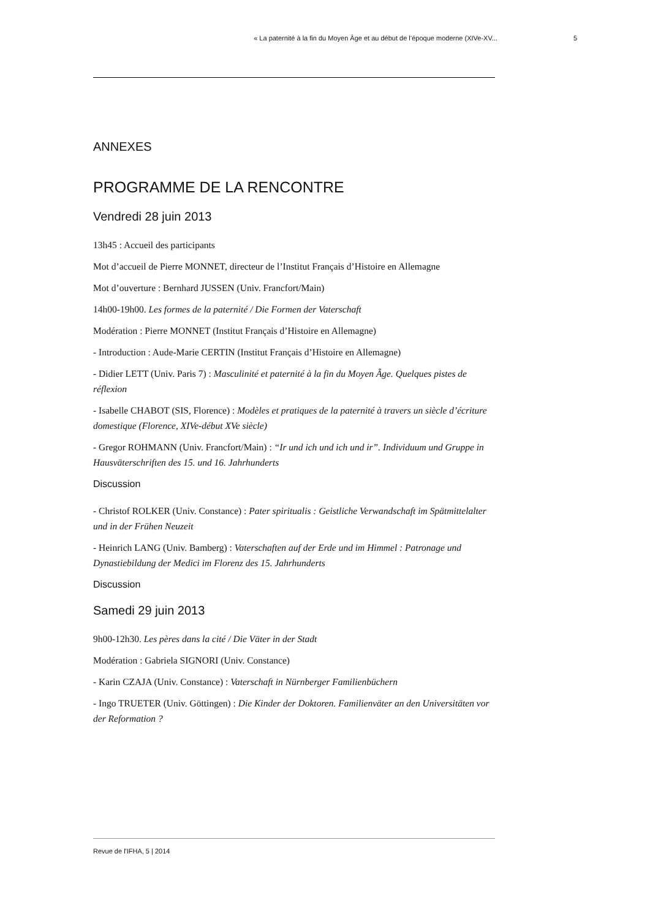« La paternité à la fin du Moyen Âge et au début de l’époque moderne (XIVe-XV... 5
ANNEXES
PROGRAMME DE LA RENCONTRE
Vendredi 28 juin 2013
13h45 : Accueil des participants
Mot d’accueil de Pierre MONNET, directeur de l’Institut Français d’Histoire en Allemagne
Mot d’ouverture : Bernhard JUSSEN (Univ. Francfort/Main)
14h00-19h00. Les formes de la paternité / Die Formen der Vaterschaft
Modération : Pierre MONNET (Institut Français d’Histoire en Allemagne)
- Introduction : Aude-Marie CERTIN (Institut Français d’Histoire en Allemagne)
- Didier LETT (Univ. Paris 7) : Masculinité et paternité à la fin du Moyen Âge. Quelques pistes de réflexion
- Isabelle CHABOT (SIS, Florence) : Modèles et pratiques de la paternité à travers un siècle d’écriture domestique (Florence, XIVe-début XVe siècle)
- Gregor ROHMANN (Univ. Francfort/Main) : “Ir und ich und ich und ir”. Individuum und Gruppe in Hausväterschriften des 15. und 16. Jahrhunderts
Discussion
- Christof ROLKER (Univ. Constance) : Pater spiritualis : Geistliche Verwandschaft im Spätmittelalter und in der Frühen Neuzeit
- Heinrich LANG (Univ. Bamberg) : Vaterschaften auf der Erde und im Himmel : Patronage und Dynastiebildung der Medici im Florenz des 15. Jahrhunderts
Discussion
Samedi 29 juin 2013
9h00-12h30. Les pères dans la cité / Die Väter in der Stadt
Modération : Gabriela SIGNORI (Univ. Constance)
- Karin CZAJA (Univ. Constance) : Vaterschaft in Nürnberger Familienbüchern
- Ingo TRUETER (Univ. Göttingen) : Die Kinder der Doktoren. Familienväter an den Universitäten vor der Reformation ?
Revue de l'IFHA, 5 | 2014